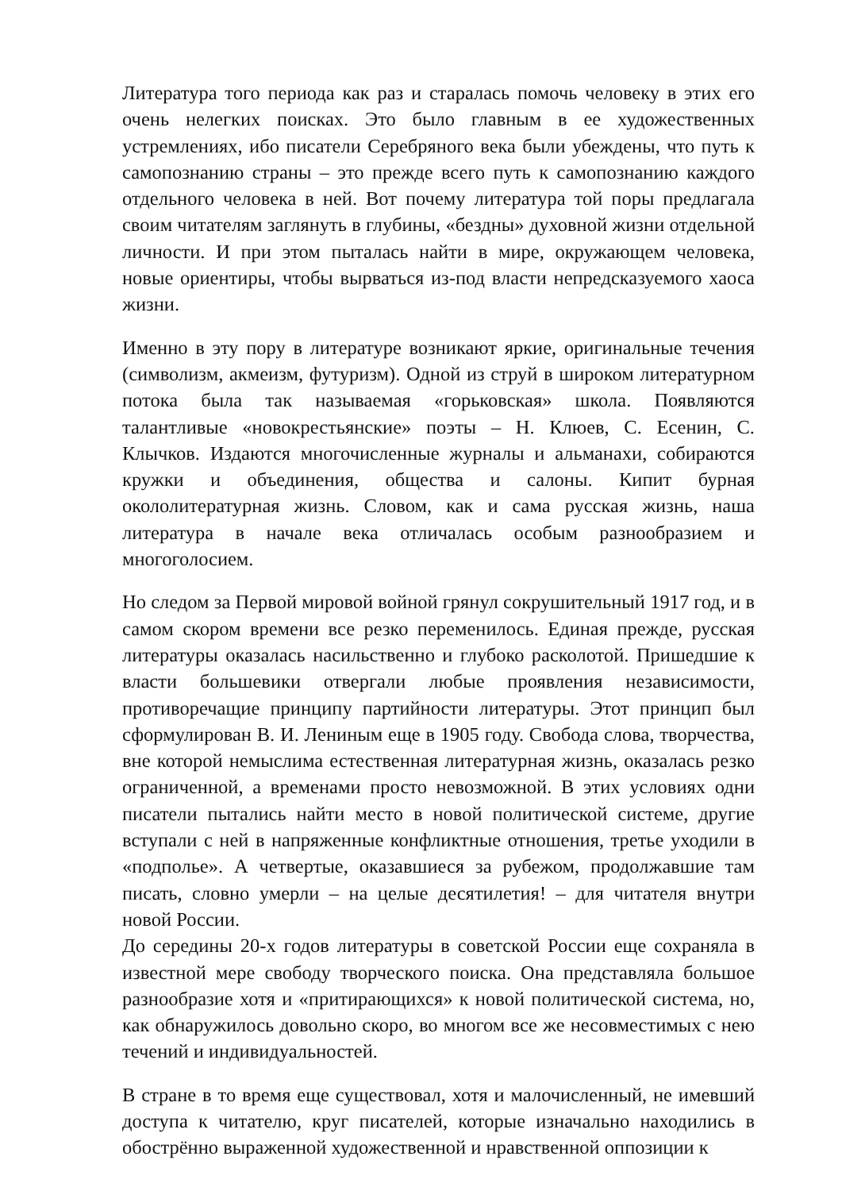Литература того периода как раз и старалась помочь человеку в этих его очень нелегких поисках. Это было главным в ее художественных устремлениях, ибо писатели Серебряного века были убеждены, что путь к самопознанию страны – это прежде всего путь к самопознанию каждого отдельного человека в ней. Вот почему литература той поры предлагала своим читателям заглянуть в глубины, «бездны» духовной жизни отдельной личности. И при этом пыталась найти в мире, окружающем человека, новые ориентиры, чтобы вырваться из-под власти непредсказуемого хаоса жизни.
Именно в эту пору в литературе возникают яркие, оригинальные течения (символизм, акмеизм, футуризм). Одной из струй в широком литературном потока была так называемая «горьковская» школа. Появляются талантливые «новокрестьянские» поэты – Н. Клюев, С. Есенин, С. Клычков. Издаются многочисленные журналы и альманахи, собираются кружки и объединения, общества и салоны. Кипит бурная окололитературная жизнь. Словом, как и сама русская жизнь, наша литература в начале века отличалась особым разнообразием и многоголосием.
Но следом за Первой мировой войной грянул сокрушительный 1917 год, и в самом скором времени все резко переменилось. Единая прежде, русская литературы оказалась насильственно и глубоко расколотой. Пришедшие к власти большевики отвергали любые проявления независимости, противоречащие принципу партийности литературы. Этот принцип был сформулирован В. И. Лениным еще в 1905 году. Свобода слова, творчества, вне которой немыслима естественная литературная жизнь, оказалась резко ограниченной, а временами просто невозможной. В этих условиях одни писатели пытались найти место в новой политической системе, другие вступали с ней в напряженные конфликтные отношения, третье уходили в «подполье». А четвертые, оказавшиеся за рубежом, продолжавшие там писать, словно умерли – на целые десятилетия! – для читателя внутри новой России.
До середины 20-х годов литературы в советской России еще сохраняла в известной мере свободу творческого поиска. Она представляла большое разнообразие хотя и «притирающихся» к новой политической система, но, как обнаружилось довольно скоро, во многом все же несовместимых с нею течений и индивидуальностей.
В стране в то время еще существовал, хотя и малочисленный, не имевший доступа к читателю, круг писателей, которые изначально находились в обострённо выраженной художественной и нравственной оппозиции к